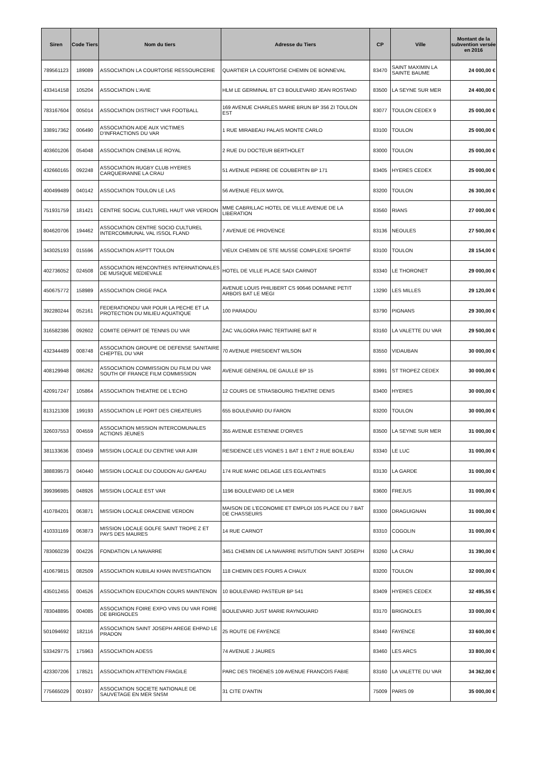| Siren | Code Tiers | Nom du tiers | Adresse du Tiers | CP | Ville | Montant de la subvention versée en 2016 |
| --- | --- | --- | --- | --- | --- | --- |
| 789561123 | 189089 | ASSOCIATION LA COURTOISE RESSOURCERIE | QUARTIER LA COURTOISE CHEMIN DE BONNEVAL | 83470 | SAINT MAXIMIN LA SAINTE BAUME | 24 000,00 € |
| 433414158 | 105204 | ASSOCIATION L'AVIE | HLM LE GERMINAL BT C3 BOULEVARD JEAN ROSTAND | 83500 | LA SEYNE SUR MER | 24 400,00 € |
| 783167604 | 005014 | ASSOCIATION DISTRICT VAR FOOTBALL | 169 AVENUE CHARLES MARIE BRUN BP 356 ZI TOULON EST | 83077 | TOULON CEDEX 9 | 25 000,00 € |
| 338917362 | 006490 | ASSOCIATION AIDE AUX VICTIMES D'INFRACTIONS DU VAR | 1 RUE MIRABEAU PALAIS MONTE CARLO | 83100 | TOULON | 25 000,00 € |
| 403601206 | 054048 | ASSOCIATION CINEMA LE ROYAL | 2 RUE DU DOCTEUR BERTHOLET | 83000 | TOULON | 25 000,00 € |
| 432660165 | 092248 | ASSOCIATION RUGBY CLUB HYERES CARQUEIRANNE LA CRAU | 51 AVENUE PIERRE DE COUBERTIN BP 171 | 83405 | HYERES CEDEX | 25 000,00 € |
| 400499489 | 040142 | ASSOCIATION TOULON LE LAS | 56 AVENUE FELIX MAYOL | 83200 | TOULON | 26 300,00 € |
| 751931759 | 181421 | CENTRE SOCIAL CULTUREL HAUT VAR VERDON | MME CABRILLAC HOTEL DE VILLE AVENUE DE LA LIBERATION | 83560 | RIANS | 27 000,00 € |
| 804620706 | 194462 | ASSOCIATION CENTRE SOCIO CULTUREL INTERCOMMUNAL VAL ISSOL FLAND | 7 AVENUE DE PROVENCE | 83136 | NEOULES | 27 500,00 € |
| 343025193 | 015596 | ASSOCIATION ASPTT TOULON | VIEUX CHEMIN DE STE MUSSE COMPLEXE SPORTIF | 83100 | TOULON | 28 154,00 € |
| 402736052 | 024508 | ASSOCIATION RENCONTRES INTERNATIONALES DE MUSIQUE MEDIEVALE | HOTEL DE VILLE PLACE SADI CARNOT | 83340 | LE THORONET | 29 000,00 € |
| 450675772 | 158989 | ASSOCIATION CRIGE PACA | AVENUE LOUIS PHILIBERT CS 90646 DOMAINE PETIT ARBOIS BAT LE MEGI | 13290 | LES MILLES | 29 120,00 € |
| 392280244 | 052161 | FEDERATIONDU VAR POUR LA PECHE ET LA PROTECTION DU MILIEU AQUATIQUE | 100 PARADOU | 83790 | PIGNANS | 29 300,00 € |
| 316582386 | 092602 | COMITE DEPART DE TENNIS DU VAR | ZAC VALGORA PARC TERTIAIRE BAT R | 83160 | LA VALETTE DU VAR | 29 500,00 € |
| 432344489 | 008748 | ASSOCIATION GROUPE DE DEFENSE SANITAIRE CHEPTEL DU VAR | 70 AVENUE PRESIDENT WILSON | 83550 | VIDAUBAN | 30 000,00 € |
| 408129948 | 086262 | ASSOCIATION COMMISSION DU FILM DU VAR SOUTH OF FRANCE FILM COMMISSION | AVENUE GENERAL DE GAULLE BP 15 | 83991 | ST TROPEZ CEDEX | 30 000,00 € |
| 420917247 | 105864 | ASSOCIATION THEATRE DE L'ECHO | 12 COURS DE STRASBOURG THEATRE DENIS | 83400 | HYERES | 30 000,00 € |
| 813121308 | 199193 | ASSOCIATION LE PORT DES CREATEURS | 655 BOULEVARD DU FARON | 83200 | TOULON | 30 000,00 € |
| 326037553 | 004559 | ASSOCIATION MISSION INTERCOMUNALES ACTIONS JEUNES | 355 AVENUE ESTIENNE D'ORVES | 83500 | LA SEYNE SUR MER | 31 000,00 € |
| 381133636 | 030459 | MISSION LOCALE DU CENTRE VAR AJIR | RESIDENCE LES VIGNES 1 BAT 1 ENT 2 RUE BOILEAU | 83340 | LE LUC | 31 000,00 € |
| 388839573 | 040440 | MISSION LOCALE DU COUDON AU GAPEAU | 174 RUE MARC DELAGE LES EGLANTINES | 83130 | LA GARDE | 31 000,00 € |
| 399396985 | 048926 | MISSION LOCALE EST VAR | 1196 BOULEVARD DE LA MER | 83600 | FREJUS | 31 000,00 € |
| 410784201 | 063871 | MISSION LOCALE DRACENIE VERDON | MAISON DE L'ECONOMIE ET EMPLOI 105 PLACE DU 7 BAT DE CHASSEURS | 83300 | DRAGUIGNAN | 31 000,00 € |
| 410331169 | 063873 | MISSION LOCALE GOLFE SAINT TROPE Z ET PAYS DES MAURES | 14 RUE CARNOT | 83310 | COGOLIN | 31 000,00 € |
| 783060239 | 004226 | FONDATION LA NAVARRE | 3451 CHEMIN DE LA NAVARRE INSITUTION SAINT JOSEPH | 83260 | LA CRAU | 31 390,00 € |
| 410679815 | 082509 | ASSOCIATION KUBILAI KHAN INVESTIGATION | 118 CHEMIN DES FOURS A CHAUX | 83200 | TOULON | 32 000,00 € |
| 435012455 | 004526 | ASSOCIATION EDUCATION COURS MAINTENON | 10 BOULEVARD PASTEUR BP 541 | 83409 | HYERES CEDEX | 32 495,55 € |
| 783048895 | 004085 | ASSOCIATION FOIRE EXPO VINS DU VAR FOIRE DE BRIGNOLES | BOULEVARD JUST MARIE RAYNOUARD | 83170 | BRIGNOLES | 33 000,00 € |
| 501094692 | 182116 | ASSOCIATION SAINT JOSEPH AREGE EHPAD LE PRADON | 25 ROUTE DE FAYENCE | 83440 | FAYENCE | 33 600,00 € |
| 533429775 | 175963 | ASSOCIATION ADESS | 74 AVENUE J JAURES | 83460 | LES ARCS | 33 800,00 € |
| 423307206 | 178521 | ASSOCIATION ATTENTION FRAGILE | PARC DES TROENES 109 AVENUE FRANCOIS FABIE | 83160 | LA VALETTE DU VAR | 34 362,00 € |
| 775665029 | 001937 | ASSOCIATION SOCIETE NATIONALE DE SAUVETAGE EN MER SNSM | 31 CITE D'ANTIN | 75009 | PARIS 09 | 35 000,00 € |